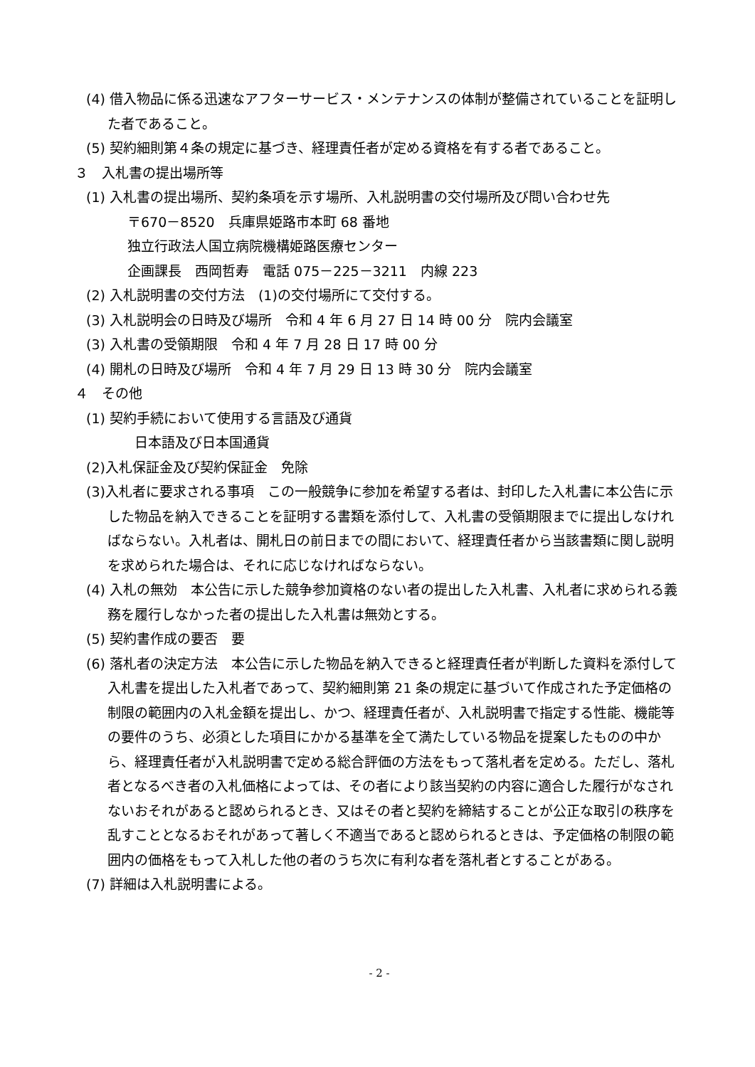(4) 借入物品に係る迅速なアフターサービス・メンテナンスの体制が整備されていることを証明した者であること。
(5) 契約細則第４条の規定に基づき、経理責任者が定める資格を有する者であること。
３　入札書の提出場所等
(1) 入札書の提出場所、契約条項を示す場所、入札説明書の交付場所及び問い合わせ先
〒670－8520　兵庫県姫路市本町 68 番地
独立行政法人国立病院機構姫路医療センター
企画課長　西岡哲寿　電話 075－225－3211　内線 223
(2) 入札説明書の交付方法　(1)の交付場所にて交付する。
(3) 入札説明会の日時及び場所　令和 4 年 6 月 27 日 14 時 00 分　院内会議室
(3) 入札書の受領期限　令和 4 年 7 月 28 日 17 時 00 分
(4) 開札の日時及び場所　令和 4 年 7 月 29 日 13 時 30 分　院内会議室
４　その他
(1) 契約手続において使用する言語及び通貨
日本語及び日本国通貨
(2)入札保証金及び契約保証金　免除
(3)入札者に要求される事項　この一般競争に参加を希望する者は、封印した入札書に本公告に示した物品を納入できることを証明する書類を添付して、入札書の受領期限までに提出しなければならない。入札者は、開札日の前日までの間において、経理責任者から当該書類に関し説明を求められた場合は、それに応じなければならない。
(4) 入札の無効　本公告に示した競争参加資格のない者の提出した入札書、入札者に求められる義務を履行しなかった者の提出した入札書は無効とする。
(5) 契約書作成の要否　要
(6) 落札者の決定方法　本公告に示した物品を納入できると経理責任者が判断した資料を添付して入札書を提出した入札者であって、契約細則第 21 条の規定に基づいて作成された予定価格の制限の範囲内の入札金額を提出し、かつ、経理責任者が、入札説明書で指定する性能、機能等の要件のうち、必須とした項目にかかる基準を全て満たしている物品を提案したものの中から、経理責任者が入札説明書で定める総合評価の方法をもって落札者を定める。ただし、落札者となるべき者の入札価格によっては、その者により該当契約の内容に適合した履行がなされないおそれがあると認められるとき、又はその者と契約を締結することが公正な取引の秩序を乱すこととなるおそれがあって著しく不適当であると認められるときは、予定価格の制限の範囲内の価格をもって入札した他の者のうち次に有利な者を落札者とすることがある。
(7) 詳細は入札説明書による。
- 2 -